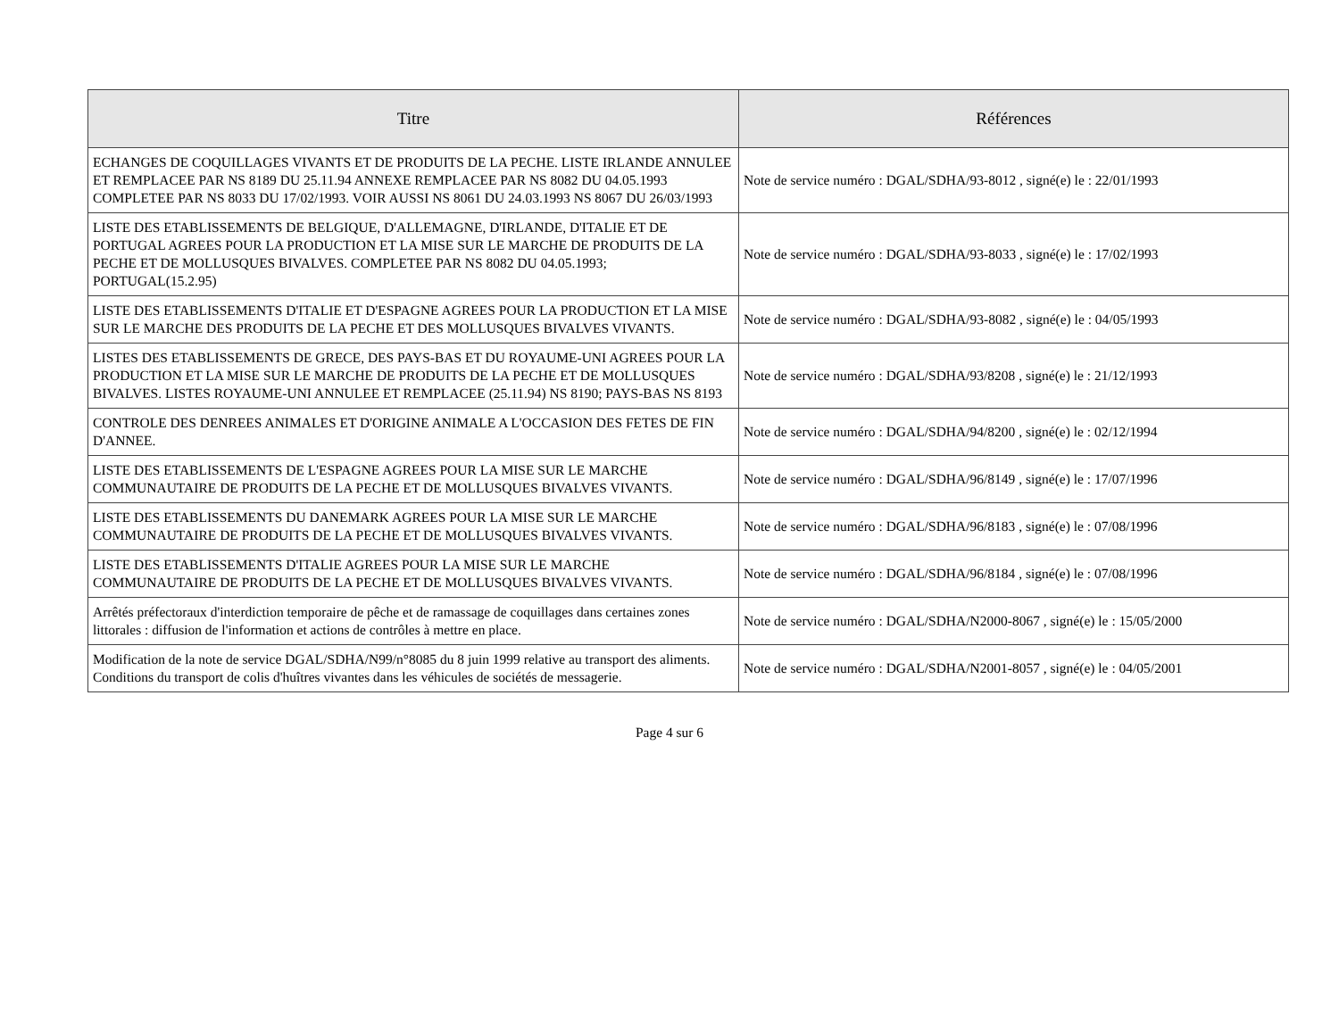| Titre | Références |
| --- | --- |
| ECHANGES DE COQUILLAGES VIVANTS ET DE PRODUITS DE LA PECHE. LISTE IRLANDE ANNULEE ET REMPLACEE PAR NS 8189 DU 25.11.94 ANNEXE REMPLACEE PAR NS 8082 DU 04.05.1993 COMPLETEE PAR NS 8033 DU 17/02/1993. VOIR AUSSI NS 8061 DU 24.03.1993 NS 8067 DU 26/03/1993 | Note de service numéro : DGAL/SDHA/93-8012 , signé(e) le : 22/01/1993 |
| LISTE DES ETABLISSEMENTS DE BELGIQUE, D'ALLEMAGNE, D'IRLANDE, D'ITALIE ET DE PORTUGAL AGREES POUR LA PRODUCTION ET LA MISE SUR LE MARCHE DE PRODUITS DE LA PECHE ET DE MOLLUSQUES BIVALVES. COMPLETEE PAR NS 8082 DU 04.05.1993; PORTUGAL(15.2.95) | Note de service numéro : DGAL/SDHA/93-8033 , signé(e) le : 17/02/1993 |
| LISTE DES ETABLISSEMENTS D'ITALIE ET D'ESPAGNE AGREES POUR LA PRODUCTION ET LA MISE SUR LE MARCHE DES PRODUITS DE LA PECHE ET DES MOLLUSQUES BIVALVES VIVANTS. | Note de service numéro : DGAL/SDHA/93-8082 , signé(e) le : 04/05/1993 |
| LISTES DES ETABLISSEMENTS DE GRECE, DES PAYS-BAS ET DU ROYAUME-UNI AGREES POUR LA PRODUCTION ET LA MISE SUR LE MARCHE DE PRODUITS DE LA PECHE ET DE MOLLUSQUES BIVALVES. LISTES ROYAUME-UNI ANNULEE ET REMPLACEE (25.11.94) NS 8190; PAYS-BAS NS 8193 | Note de service numéro : DGAL/SDHA/93/8208 , signé(e) le : 21/12/1993 |
| CONTROLE DES DENREES ANIMALES ET D'ORIGINE ANIMALE A L'OCCASION DES FETES DE FIN D'ANNEE. | Note de service numéro : DGAL/SDHA/94/8200 , signé(e) le : 02/12/1994 |
| LISTE DES ETABLISSEMENTS DE L'ESPAGNE AGREES POUR LA MISE SUR LE MARCHE COMMUNAUTAIRE DE PRODUITS DE LA PECHE ET DE MOLLUSQUES BIVALVES VIVANTS. | Note de service numéro : DGAL/SDHA/96/8149 , signé(e) le : 17/07/1996 |
| LISTE DES ETABLISSEMENTS DU DANEMARK AGREES POUR LA MISE SUR LE MARCHE COMMUNAUTAIRE DE PRODUITS DE LA PECHE ET DE MOLLUSQUES BIVALVES VIVANTS. | Note de service numéro : DGAL/SDHA/96/8183 , signé(e) le : 07/08/1996 |
| LISTE DES ETABLISSEMENTS D'ITALIE AGREES POUR LA MISE SUR LE MARCHE COMMUNAUTAIRE DE PRODUITS DE LA PECHE ET DE MOLLUSQUES BIVALVES VIVANTS. | Note de service numéro : DGAL/SDHA/96/8184 , signé(e) le : 07/08/1996 |
| Arrêtés préfectoraux d'interdiction temporaire de pêche et de ramassage de coquillages dans certaines zones littorales : diffusion de l'information et actions de contrôles à mettre en place. | Note de service numéro : DGAL/SDHA/N2000-8067 , signé(e) le : 15/05/2000 |
| Modification de la note de service DGAL/SDHA/N99/n°8085 du 8 juin 1999 relative au transport des aliments. Conditions du transport de colis d'huîtres vivantes dans les véhicules de sociétés de messagerie. | Note de service numéro : DGAL/SDHA/N2001-8057 , signé(e) le : 04/05/2001 |
Page 4 sur 6